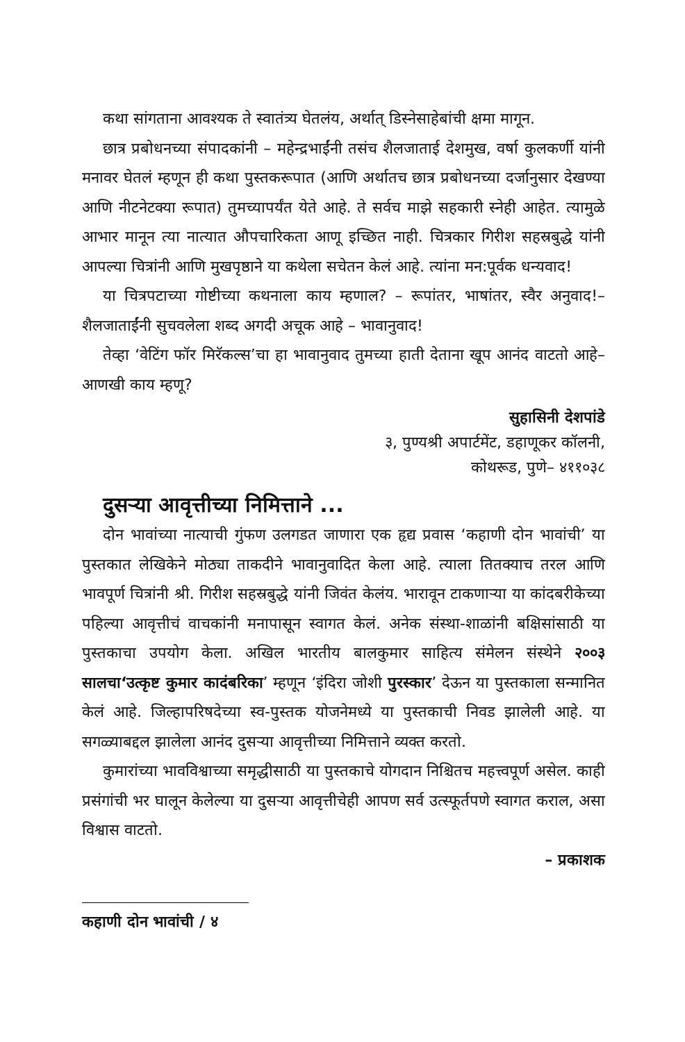कथा सांगताना आवश्यक ते स्वातंत्र्य घेतलंय, अर्थात् डिस्नेसाहेबांची क्षमा मागून.
छात्र प्रबोधनच्या संपादकांनी – महेन्द्रभाईंनी तसंच शैलजाताई देशमुख, वर्षा कुलकर्णी यांनी मनावर घेतलं म्हणून ही कथा पुस्तकरूपात (आणि अर्थातच छात्र प्रबोधनच्या दर्जानुसार देखण्या आणि नीटनेटक्या रूपात) तुमच्यापर्यंत येते आहे. ते सर्वच माझे सहकारी स्नेही आहेत. त्यामुळे आभार मानून त्या नात्यात औपचारिकता आणू इच्छित नाही. चित्रकार गिरीश सहस्रबुद्धे यांनी आपल्या चित्रांनी आणि मुखपृष्ठाने या कथेला सचेतन केलं आहे. त्यांना मन:पूर्वक धन्यवाद!
या चित्रपटाच्या गोष्टीच्या कथनाला काय म्हणाल? – रूपांतर, भाषांतर, स्वैर अनुवाद!– शैलजाताईंनी सुचवलेला शब्द अगदी अचूक आहे – भावानुवाद!
तेव्हा ‘वेटिंग फॉर मिरॅकल्स’चा हा भावानुवाद तुमच्या हाती देताना खूप आनंद वाटतो आहे– आणखी काय म्हणू?
सुहासिनी देशपांडे
३, पुण्यश्री अपार्टमेंट, डहाणूकर कॉलनी,
कोथरूड, पुणे– ४११०३८
दुसऱ्या आवृत्तीच्या निमित्ताने ...
दोन भावांच्या नात्याची गुंफण उलगडत जाणारा एक हृद्य प्रवास ‘कहाणी दोन भावांची’ या पुस्तकात लेखिकेने मोठ्या ताकदीने भावानुवादित केला आहे. त्याला तितक्याच तरल आणि भावपूर्ण चित्रांनी श्री. गिरीश सहस्रबुद्धे यांनी जिवंत केलंय. भारावून टाकणाऱ्या या कांदबरीकेच्या पहिल्या आवृत्तीचं वाचकांनी मनापासून स्वागत केलं. अनेक संस्था-शाळांनी बक्षिसांसाठी या पुस्तकाचा उपयोग केला. अखिल भारतीय बालकुमार साहित्य संमेलन संस्थेने २००३ सालचा‘उत्कृष्ट कुमार कादंबरिका’ म्हणून ‘इंदिरा जोशी पुरस्कार’ देऊन या पुस्तकाला सन्मानित केलं आहे. जिल्हापरिषदेच्या स्व-पुस्तक योजनेमध्ये या पुस्तकाची निवड झालेली आहे. या सगळ्याबद्दल झालेला आनंद दुसऱ्या आवृत्तीच्या निमित्ताने व्यक्त करतो.
कुमारांच्या भावविश्वाच्या समृद्धीसाठी या पुस्तकाचे योगदान निश्चितच महत्त्वपूर्ण असेल. काही प्रसंगांची भर घालून केलेल्या या दुसऱ्या आवृत्तीचेही आपण सर्व उत्स्फूर्तपणे स्वागत कराल, असा विश्वास वाटतो.
– प्रकाशक
कहाणी दोन भावांची / ४